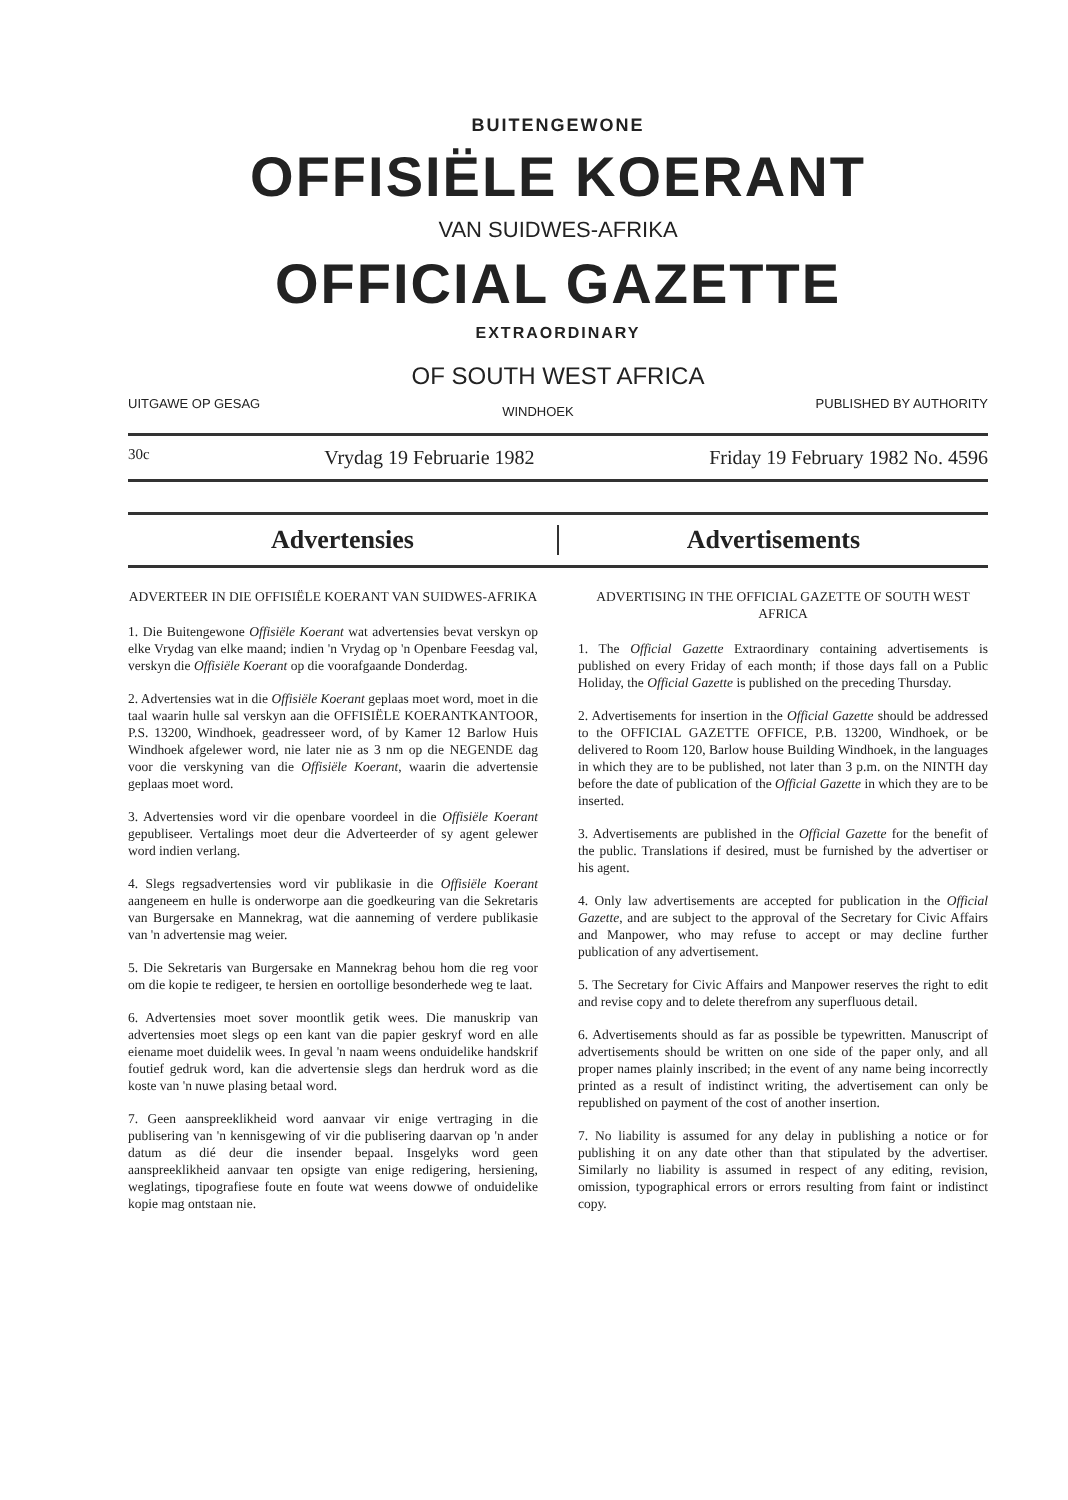BUITENGEWONE
OFFISIËLE KOERANT
VAN SUIDWES-AFRIKA
OFFICIAL GAZETTE
EXTRAORDINARY
OF SOUTH WEST AFRICA
UITGAWE OP GESAG WINDHOEK PUBLISHED BY AUTHORITY
30c Vrydag 19 Februarie 1982 Friday 19 February 1982 No. 4596
Advertensies Advertisements
ADVERTEER IN DIE OFFISIËLE KOERANT VAN SUIDWES-AFRIKA
1. Die Buitengewone Offisiële Koerant wat advertensies bevat verskyn op elke Vrydag van elke maand; indien 'n Vrydag op 'n Openbare Feesdag val, verskyn die Offisiële Koerant op die voorafgaande Donderdag.
2. Advertensies wat in die Offisiële Koerant geplaas moet word, moet in die taal waarin hulle sal verskyn aan die OFFISIËLE KOERANTKANTOOR, P.S. 13200, Windhoek, geadresseer word, of by Kamer 12 Barlow Huis Windhoek afgelewer word, nie later nie as 3 nm op die NEGENDE dag voor die verskyning van die Offisiële Koerant, waarin die advertensie geplaas moet word.
3. Advertensies word vir die openbare voordeel in die Offisiële Koerant gepubliseer. Vertalings moet deur die Adverteerder of sy agent gelewer word indien verlang.
4. Slegs regsadvertensies word vir publikasie in die Offisiële Koerant aangeneem en hulle is onderworpe aan die goedkeuring van die Sekretaris van Burgersake en Mannekrag, wat die aanneming of verdere publikasie van 'n advertensie mag weier.
5. Die Sekretaris van Burgersake en Mannekrag behou hom die reg voor om die kopie te redigeer, te hersien en oortollige besonderhede weg te laat.
6. Advertensies moet sover moontlik getik wees. Die manuskrip van advertensies moet slegs op een kant van die papier geskryf word en alle eiename moet duidelik wees. In geval 'n naam weens onduidelike handskrif foutief gedruk word, kan die advertensie slegs dan herdruk word as die koste van 'n nuwe plasing betaal word.
7. Geen aanspreeklikheid word aanvaar vir enige vertraging in die publisering van 'n kennisgewing of vir die publisering daarvan op 'n ander datum as dié deur die insender bepaal. Insgelyks word geen aanspreeklikheid aanvaar ten opsigte van enige redigering, hersiening, weglatings, tipografiese foute en foute wat weens dowwe of onduidelike kopie mag ontstaan nie.
ADVERTISING IN THE OFFICIAL GAZETTE OF SOUTH WEST AFRICA
1. The Official Gazette Extraordinary containing advertisements is published on every Friday of each month; if those days fall on a Public Holiday, the Official Gazette is published on the preceding Thursday.
2. Advertisements for insertion in the Official Gazette should be addressed to the OFFICIAL GAZETTE OFFICE, P.B. 13200, Windhoek, or be delivered to Room 120, Barlow house Building Windhoek, in the languages in which they are to be published, not later than 3 p.m. on the NINTH day before the date of publication of the Official Gazette in which they are to be inserted.
3. Advertisements are published in the Official Gazette for the benefit of the public. Translations if desired, must be furnished by the advertiser or his agent.
4. Only law advertisements are accepted for publication in the Official Gazette, and are subject to the approval of the Secretary for Civic Affairs and Manpower, who may refuse to accept or may decline further publication of any advertisement.
5. The Secretary for Civic Affairs and Manpower reserves the right to edit and revise copy and to delete therefrom any superfluous detail.
6. Advertisements should as far as possible be typewritten. Manuscript of advertisements should be written on one side of the paper only, and all proper names plainly inscribed; in the event of any name being incorrectly printed as a result of indistinct writing, the advertisement can only be republished on payment of the cost of another insertion.
7. No liability is assumed for any delay in publishing a notice or for publishing it on any date other than that stipulated by the advertiser. Similarly no liability is assumed in respect of any editing, revision, omission, typographical errors or errors resulting from faint or indistinct copy.